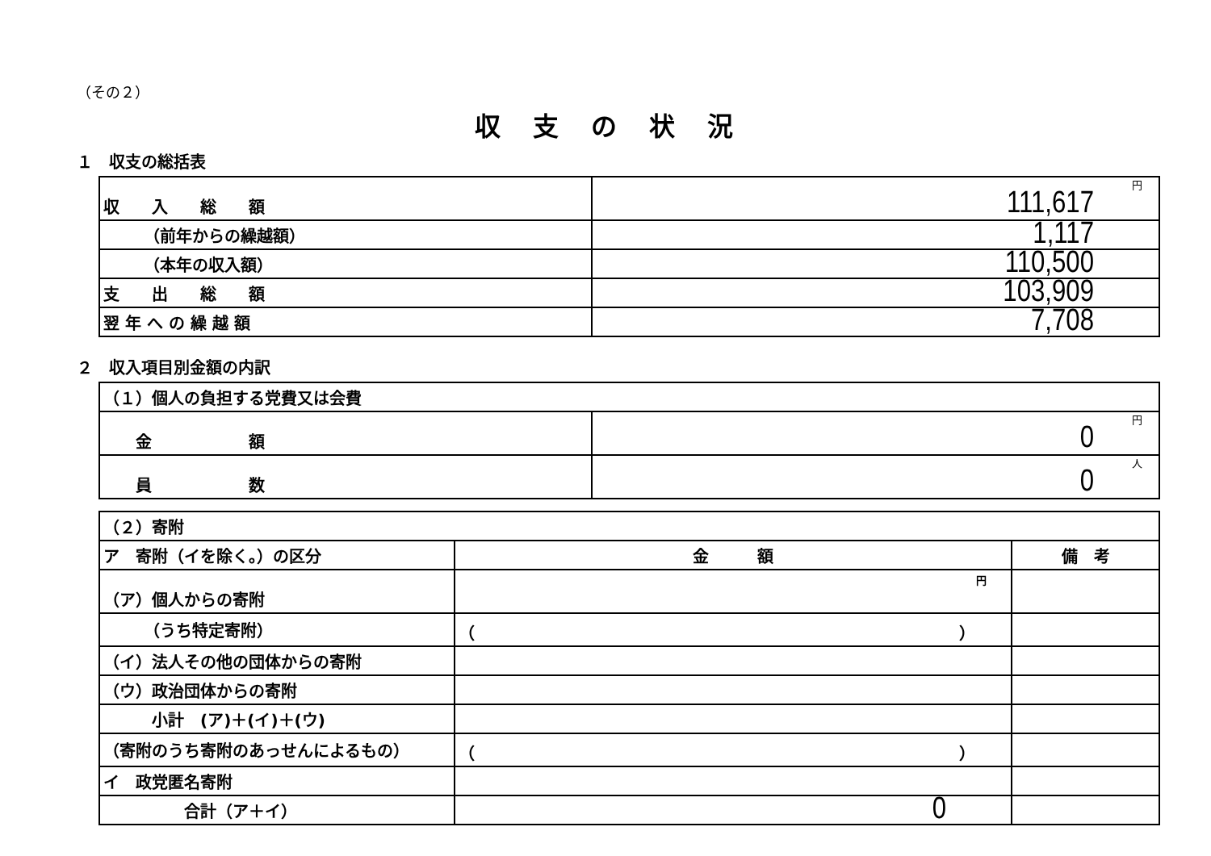（その２）
収支の状況
１　収支の総括表
| 収 入 総 額 | 円 111,617 |
| （前年からの繰越額） | 1,117 |
| （本年の収入額） | 110,500 |
| 支 出 総 額 | 103,909 |
| 翌 年 へ の 繰 越 額 | 7,708 |
２　収入項目別金額の内訳
| （１）個人の負担する党費又は会費 | |
| 金 額 | 円 0 |
| 員 数 | 人 0 |
| （２）寄附 | | |
| ア 寄附（イを除く。）の区分 | 金 額 | 備 考 |
| （ア）個人からの寄附 | 円 | |
| （うち特定寄附） | （ ） | |
| （イ）法人その他の団体からの寄附 | | |
| （ウ）政治団体からの寄附 | | |
| 小計 (ア)＋(イ)＋(ウ) | | |
| （寄附のうち寄附のあっせんによるもの） | （ ） | |
| イ 政党匿名寄附 | | |
| 合計（ア＋イ） | 0 | |